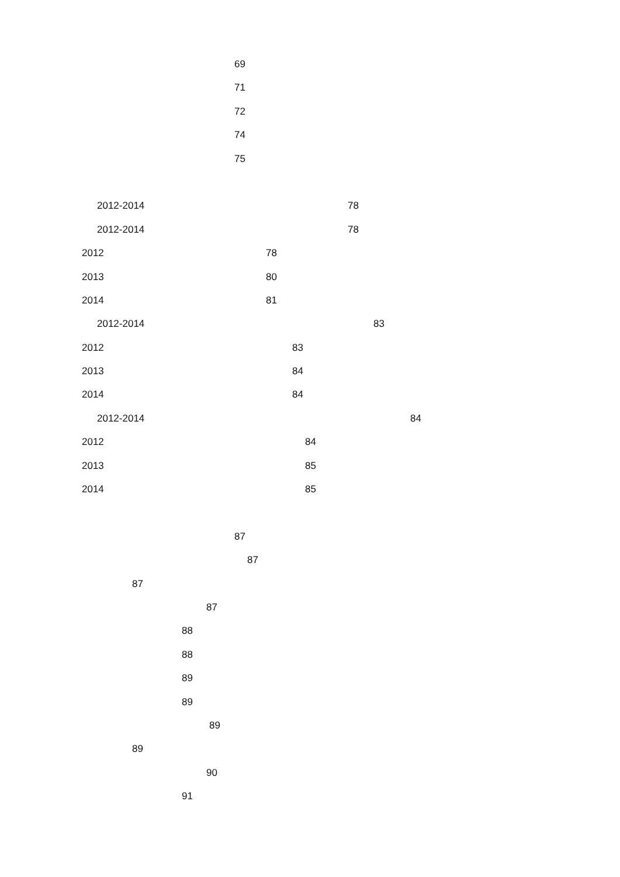69
71
72
74
75
2012-2014 78
2012-2014 78
2012 78
2013 80
2014 81
2012-2014 83
2012 83
2013 84
2014 84
2012-2014 84
2012 84
2013 85
2014 85
87
87
87
87
88
88
89
89
89
89
90
91